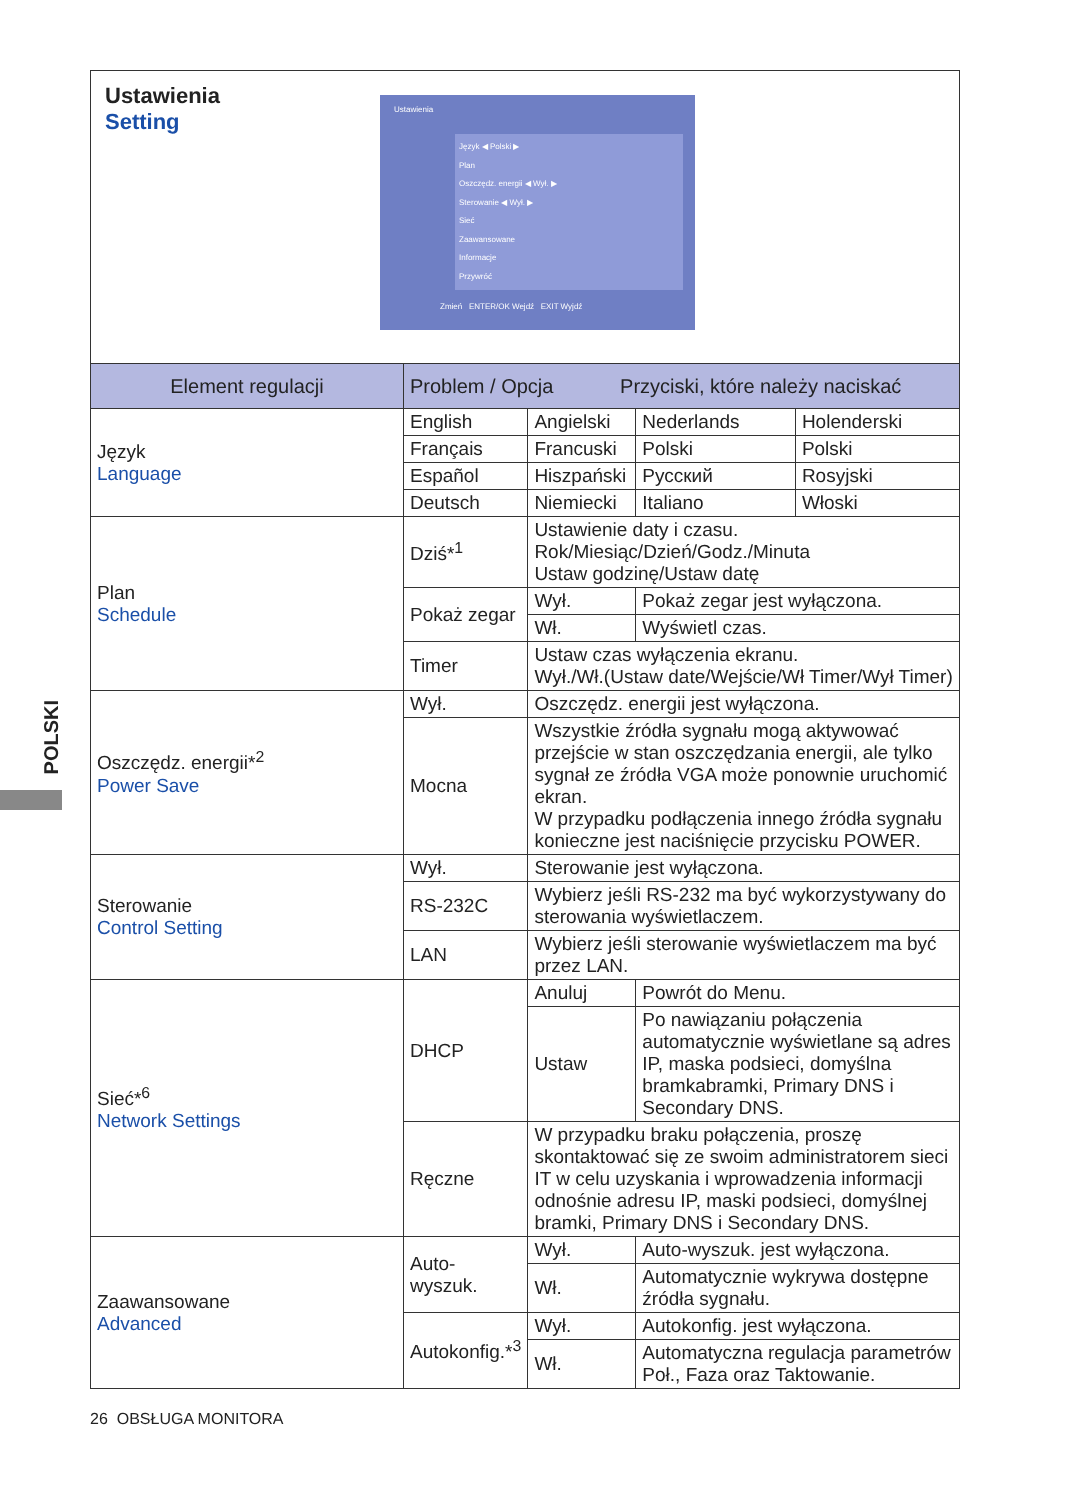POLSKI
| Ustawienia Setting Ustawienia Język ◀ Polski ▶ Plan Oszczędz. energii ◀ Wył. ▶ Sterowanie ◀ Wył. ▶ Sieć Zaawansowane Informacje Przywróć Zmień ENTER/OK Wejdź EXIT Wyjdź | | | | | |
| Element regulacji | Problem / Opcja Przyciski, które należy naciskać | | | | |
| Język Language | English | Angielski | | Nederlands | Holenderski |
| | Français | Francuski | | Polski | Polski |
| | Español | Hiszpański | | Русский | Rosyjski |
| | Deutsch | Niemiecki | | Italiano | Włoski |
| Plan Schedule | Dziś*<sup>1</sup> | Ustawienie daty i czasu. Rok/Miesiąc/Dzień/Godz./Minuta Ustaw godzinę/Ustaw datę | | | |
| | Pokaż zegar | Wył. | Pokaż zegar jest wyłączona. | | |
| | | Wł. | Wyświetl czas. | | |
| | Timer | Ustaw czas wyłączenia ekranu. Wył./Wł.(Ustaw date/Wejście/Wł Timer/Wył Timer) | | | |
| Oszczędz. energii*<sup>2</sup> Power Save | Wył. | Oszczędz. energii jest wyłączona. | | | |
| | Mocna | Wszystkie źródła sygnału mogą aktywować przejście w stan oszczędzania energii, ale tylko sygnał ze źródła VGA może ponownie uruchomić ekran. W przypadku podłączenia innego źródła sygnału konieczne jest naciśnięcie przycisku POWER. | | | |
| Sterowanie Control Setting | Wył. | Sterowanie jest wyłączona. | | | |
| | RS-232C | Wybierz jeśli RS-232 ma być wykorzystywany do sterowania wyświetlaczem. | | | |
| | LAN | Wybierz jeśli sterowanie wyświetlaczem ma być przez LAN. | | | |
| Sieć*<sup>6</sup> Network Settings | DHCP | Anuluj | Powrót do Menu. | | |
| | | Ustaw | Po nawiązaniu połączenia automatycznie wyświetlane są adres IP, maska podsieci, domyślna bramkabramki, Primary DNS i Secondary DNS. | | |
| | Ręczne | W przypadku braku połączenia, proszę skontaktować się ze swoim administratorem sieci IT w celu uzyskania i wprowadzenia informacji odnośnie adresu IP, maski podsieci, domyślnej bramki, Primary DNS i Secondary DNS. | | | |
| Zaawansowane Advanced | Auto-wyszuk. | Wył. | Auto-wyszuk. jest wyłączona. | | |
| | | Wł. | Automatycznie wykrywa dostępne źródła sygnału. | | |
| | Autokonfig.*<sup>3</sup> | Wył. | Autokonfig. jest wyłączona. | | |
| | | Wł. | Automatyczna regulacja parametrów Poł., Faza oraz Taktowanie. | | |
26 OBSŁUGA MONITORA